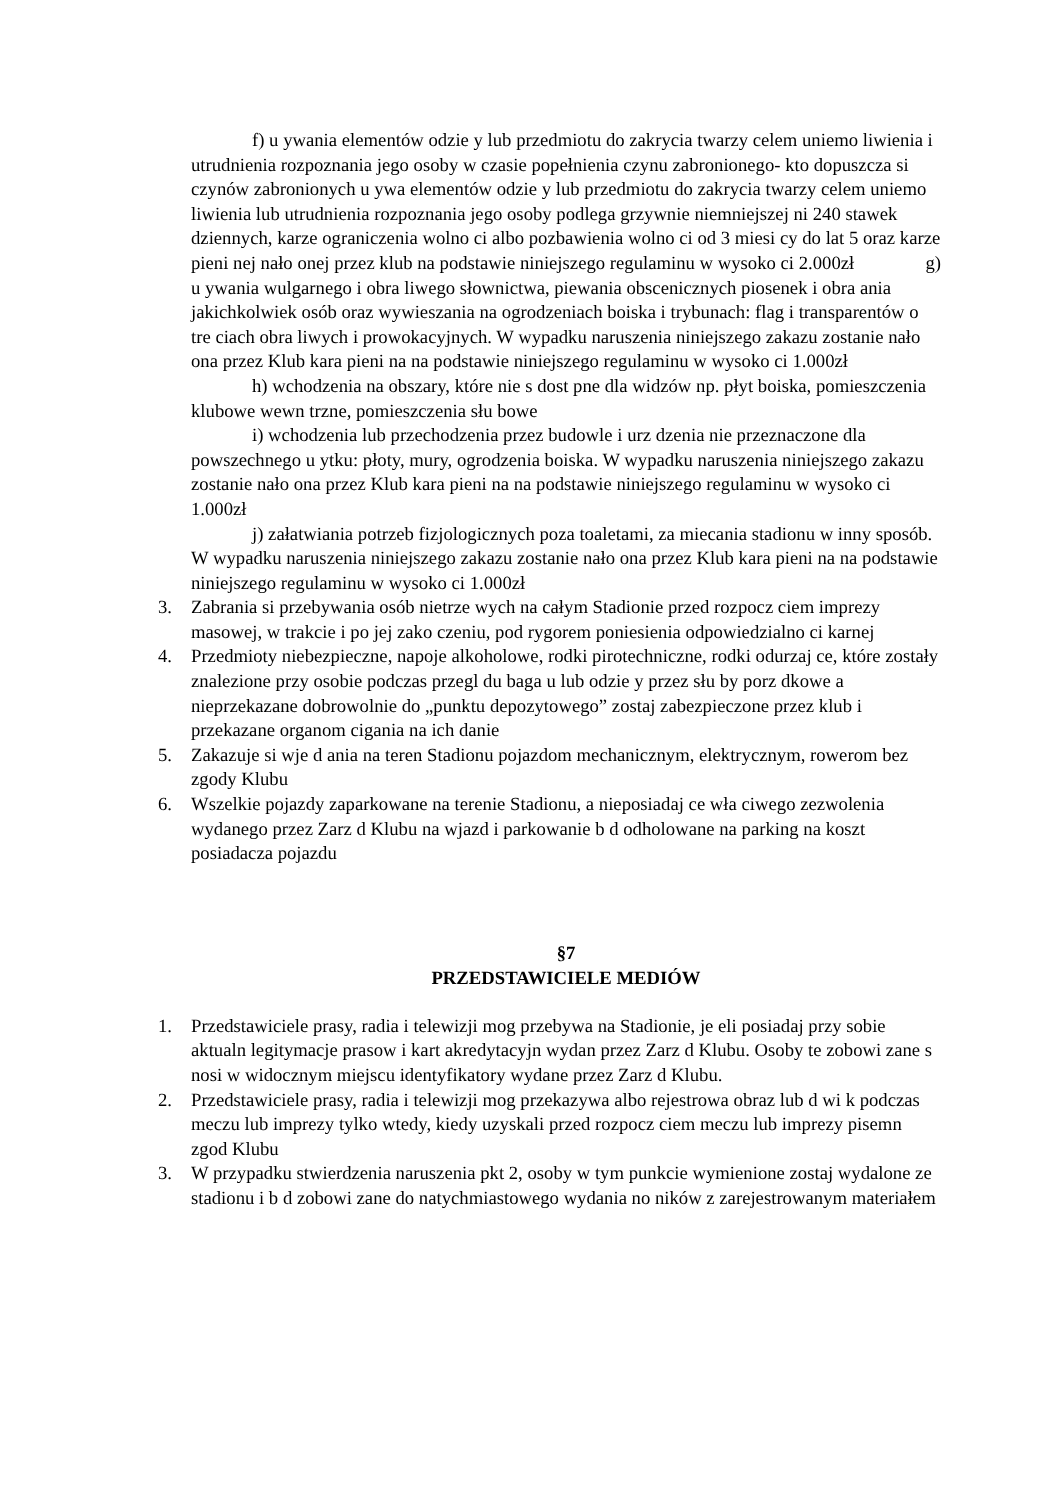f) u ywania elementów odzie y lub przedmiotu do zakrycia twarzy celem uniemo liwienia i utrudnienia rozpoznania jego osoby w czasie popełnienia czynu zabronionego- kto dopuszcza si czynów zabronionych u ywa elementów odzie y lub przedmiotu do zakrycia twarzy celem uniemo liwienia lub utrudnienia rozpoznania jego osoby podlega grzywnie niemniejszej ni 240 stawek dziennych, karze ograniczenia wolno ci albo pozbawienia wolno ci od 3 miesi cy do lat 5 oraz karze pieni nej nało onej przez klub na podstawie niniejszego regulaminu w wysoko ci 2.000zł g)
u ywania wulgarnego i obra liwego słownictwa, piewania obscenicznych piosenek i obra ania jakichkolwiek osób oraz wywieszania na ogrodzeniach boiska i trybunach: flag i transparentów o tre ciach obra liwych i prowokacyjnych. W wypadku naruszenia niniejszego zakazu zostanie nało ona przez Klub kara pieni na na podstawie niniejszego regulaminu w wysoko ci 1.000zł
h) wchodzenia na obszary, które nie s dost pne dla widzów np. płyt boiska, pomieszczenia klubowe wewn trzne, pomieszczenia słu bowe
i) wchodzenia lub przechodzenia przez budowle i urz dzenia nie przeznaczone dla powszechnego u ytku: płoty, mury, ogrodzenia boiska. W wypadku naruszenia niniejszego zakazu zostanie nało ona przez Klub kara pieni na na podstawie niniejszego regulaminu w wysoko ci 1.000zł
j) załatwiania potrzeb fizjologicznych poza toaletami, za miecania stadionu w inny sposób. W wypadku naruszenia niniejszego zakazu zostanie nało ona przez Klub kara pieni na na podstawie niniejszego regulaminu w wysoko ci 1.000zł
3. Zabrania si przebywania osób nietrze wych na całym Stadionie przed rozpocz ciem imprezy masowej, w trakcie i po jej zako czeniu, pod rygorem poniesienia odpowiedzialno ci karnej
4. Przedmioty niebezpieczne, napoje alkoholowe, rodki pirotechniczne, rodki odurzaj ce, które zostały znalezione przy osobie podczas przegl du baga u lub odzie y przez słu by porz dkowe a nieprzekazane dobrowolnie do „punktu depozytowego” zostaj zabezpieczone przez klub i przekazane organom cigania na ich danie
5. Zakazuje si wje d ania na teren Stadionu pojazdom mechanicznym, elektrycznym, rowerom bez zgody Klubu
6. Wszelkie pojazdy zaparkowane na terenie Stadionu, a nieposiadaj ce wła ciwego zezwolenia wydanego przez Zarz d Klubu na wjazd i parkowanie b d odholowane na parking na koszt posiadacza pojazdu
§7
PRZEDSTAWICIELE MEDIÓW
1. Przedstawiciele prasy, radia i telewizji mog przebywa na Stadionie, je eli posiadaj przy sobie aktualn legitymacje prasow i kart akredytacyjn wydan przez Zarz d Klubu. Osoby te zobowi zane s nosi w widocznym miejscu identyfikatory wydane przez Zarz d Klubu.
2. Przedstawiciele prasy, radia i telewizji mog przekazywa albo rejestrowa obraz lub d wi k podczas meczu lub imprezy tylko wtedy, kiedy uzyskali przed rozpocz ciem meczu lub imprezy pisemn zgod Klubu
3. W przypadku stwierdzenia naruszenia pkt 2, osoby w tym punkcie wymienione zostaj wydalone ze stadionu i b d zobowi zane do natychmiastowego wydania no ników z zarejestrowanym materiałem